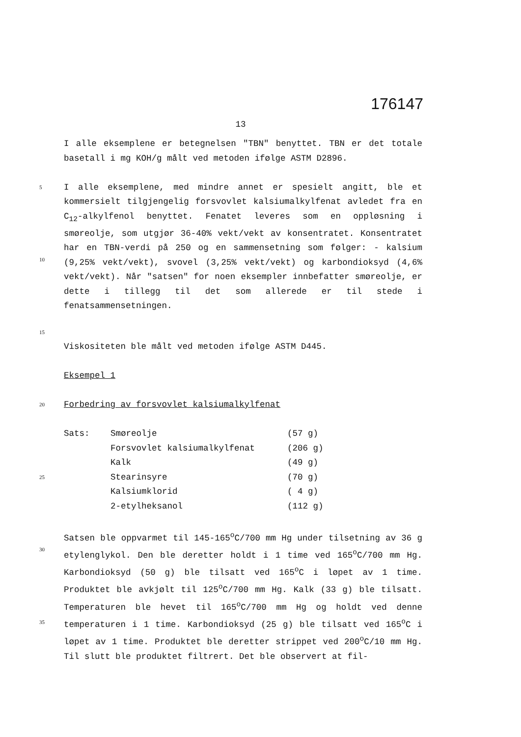176147
13
I alle eksemplene er betegnelsen "TBN" benyttet. TBN er det totale basetall i mg KOH/g målt ved metoden ifølge ASTM D2896.
5
10
15 I alle eksemplene, med mindre annet er spesielt angitt, ble et kommersielt tilgjengelig forsvovlet kalsiumalkylfenat avledet fra en C<sub>12</sub>-alkylfenol benyttet. Fenatet leveres som en oppløsning i smøreolje, som utgjør 36-40% vekt/vekt av konsentratet. Konsentratet har en TBN-verdi på 250 og en sammensetning som følger: - kalsium (9,25% vekt/vekt), svovel (3,25% vekt/vekt) og karbondioksyd (4,6% vekt/vekt). Når "satsen" for noen eksempler innbefatter smøreolje, er dette i tillegg til det som allerede er til stede i fenatsammensetningen.
Viskositeten ble målt ved metoden ifølge ASTM D445.
Eksempel 1
20 Forbedring av forsvovlet kalsiumalkylfenat
25
| Sats: | Smøreolje | (57 g) |
| | Forsvovlet kalsiumalkylfenat | (206 g) |
| | Kalk | (49 g) |
| | Stearinsyre | (70 g) |
| | Kalsiumklorid | ( 4 g) |
| | 2-etylheksanol | (112 g) |
30
35 Satsen ble oppvarmet til 145-165<sup>o</sup>C/700 mm Hg under tilsetning av 36 g etylenglykol. Den ble deretter holdt i 1 time ved 165<sup>o</sup>C/700 mm Hg. Karbondioksyd (50 g) ble tilsatt ved 165<sup>o</sup>C i løpet av 1 time. Produktet ble avkjølt til 125<sup>o</sup>C/700 mm Hg. Kalk (33 g) ble tilsatt. Temperaturen ble hevet til 165<sup>o</sup>C/700 mm Hg og holdt ved denne temperaturen i 1 time. Karbondioksyd (25 g) ble tilsatt ved 165<sup>o</sup>C i løpet av 1 time. Produktet ble deretter strippet ved 200<sup>o</sup>C/10 mm Hg. Til slutt ble produktet filtrert. Det ble observert at fil-